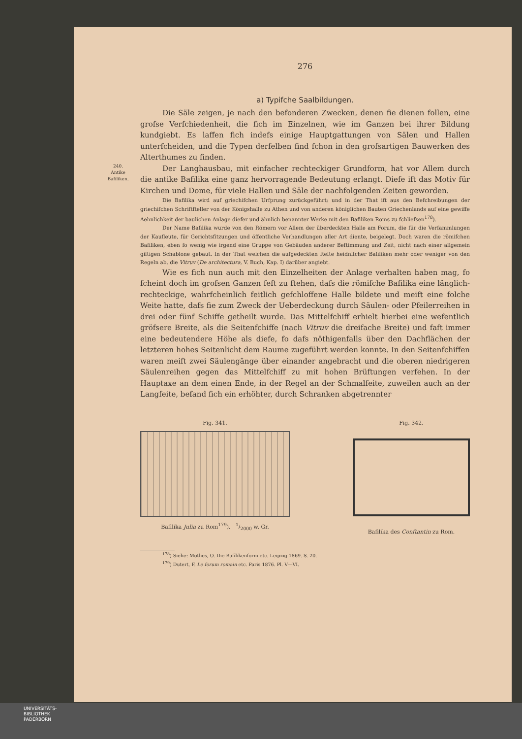276
a) Typifche Saalbildungen.
Die Säle zeigen, je nach den befonderen Zwecken, denen fie dienen follen, eine grofse Verfchiedenheit, die fich im Einzelnen, wie im Ganzen bei ihrer Bildung kundgiebt. Es laffen fich indefs einige Hauptgattungen von Sälen und Hallen unterfcheiden, und die Typen derfelben find fchon in den grofsartigen Bauwerken des Alterthumes zu finden.
240.
Antike
Bafiliken.
Der Langhausbau, mit einfacher rechteckiger Grundform, hat vor Allem durch die antike Bafilika eine ganz hervorragende Bedeutung erlangt. Diefe ift das Motiv für Kirchen und Dome, für viele Hallen und Säle der nachfolgenden Zeiten geworden.
Die Bafilika wird auf griechifchen Urfprung zurückgeführt; und in der That ift aus den Befchreibungen der griechifchen Schriftfteller von der Königshalle zu Athen und von anderen königlichen Bauten Griechenlands auf eine gewiffe Aehnlichkeit der baulichen Anlage diefer und ähnlich benannter Werke mit den Bafiliken Roms zu fchliefsen<sup>178</sup>).
Der Name Bafilika wurde von den Römern vor Allem der überdeckten Halle am Forum, die für die Verfammlungen der Kaufleute, für Gerichtsfitzungen und öffentliche Verhandlungen aller Art diente, beigelegt. Doch waren die römifchen Bafiliken, eben fo wenig wie irgend eine Gruppe von Gebäuden anderer Beftimmung und Zeit, nicht nach einer allgemein giltigen Schablone gebaut. In der That weichen die aufgedeckten Refte heidnifcher Bafiliken mehr oder weniger von den Regeln ab, die Vitruv (De architectura, V. Buch, Kap. I) darüber angiebt.
Wie es fich nun auch mit den Einzelheiten der Anlage verhalten haben mag, fo fcheint doch im grofsen Ganzen feft zu ftehen, dafs die römifche Bafilika eine länglich-rechteckige, wahrfcheinlich feitlich gefchloffene Halle bildete und meift eine folche Weite hatte, dafs fie zum Zweck der Ueberdeckung durch Säulen- oder Pfeilerreihen in drei oder fünf Schiffe getheilt wurde. Das Mittelfchiff erhielt hierbei eine wefentlich gröfsere Breite, als die Seitenfchiffe (nach Vitruv die dreifache Breite) und faft immer eine bedeutendere Höhe als diefe, fo dafs nöthigenfalls über den Dachflächen der letzteren hohes Seitenlicht dem Raume zugeführt werden konnte. In den Seitenfchiffen waren meift zwei Säulengänge über einander angebracht und die oberen niedrigeren Säulenreihen gegen das Mittelfchiff zu mit hohen Brüftungen verfehen. In der Hauptaxe an dem einen Ende, in der Regel an der Schmalfeite, zuweilen auch an der Langfeite, befand fich ein erhöhter, durch Schranken abgetrennter
Fig. 341.
Bafilika Julia zu Rom<sup>179</sup>). 1/2000 w. Gr.
Fig. 342.
Bafilika des Conftantin zu Rom.
<sup>178</sup>) Siehe: Mothes, O. Die Bafilikenform etc. Leipzig 1869. S. 20.
<sup>179</sup>) Dutert, F. Le forum romain etc. Paris 1876. Pl. V—VI.
UNIVERSITÄTS-
BIBLIOTHEK
PADERBORN